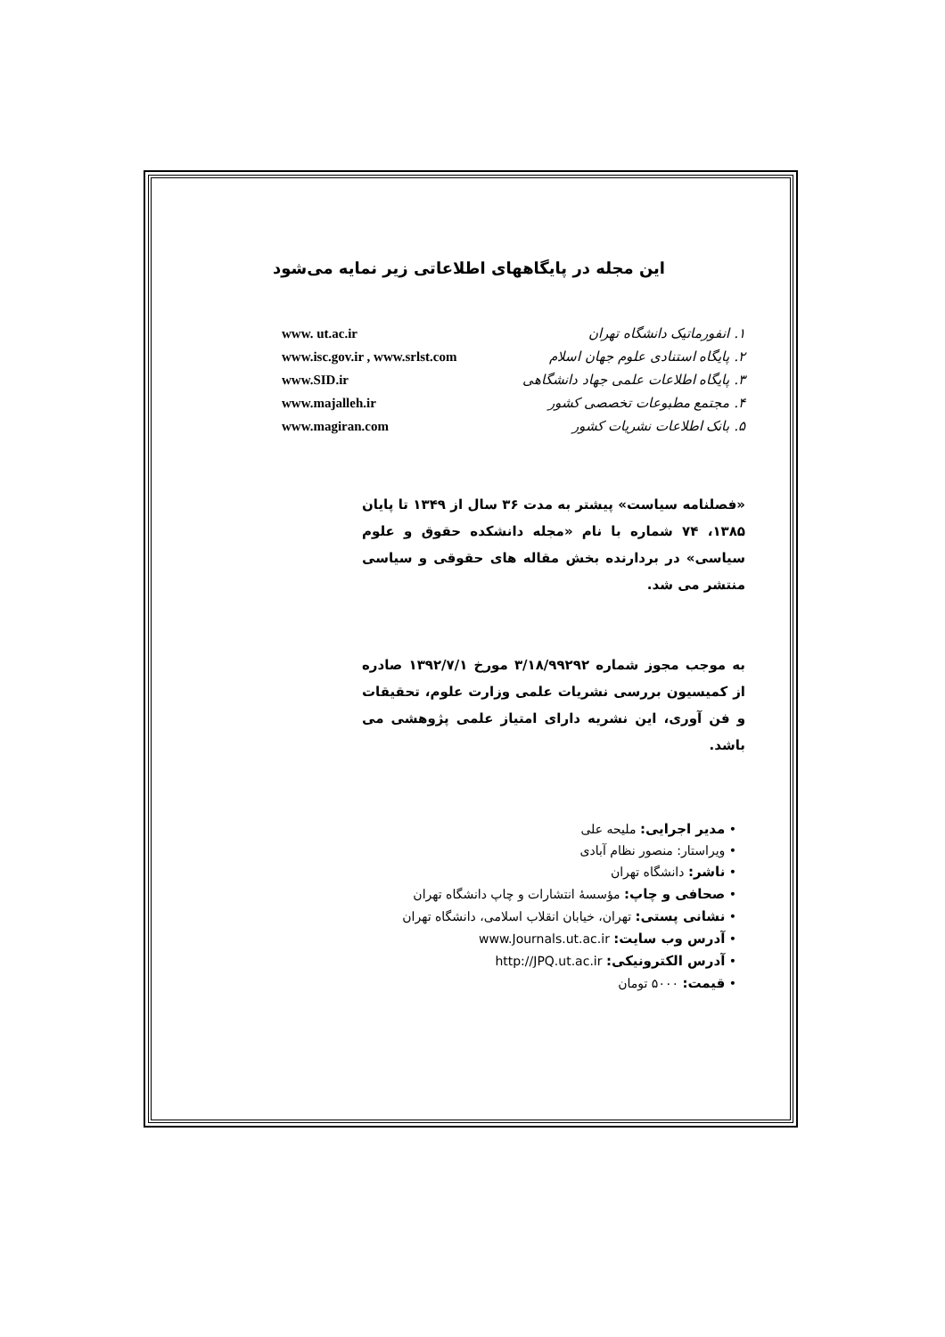این مجله در پایگاههای اطلاعاتی زیر نمایه می‌شود
| ۱. انفورماتیک دانشگاه تهران | www. ut.ac.ir |
| ۲. پایگاه استنادی علوم جهان اسلام | www.isc.gov.ir , www.srlst.com |
| ۳. پایگاه اطلاعات علمی جهاد دانشگاهی | www.SID.ir |
| ۴. مجتمع مطبوعات تخصصی کشور | www.majalleh.ir |
| ۵. بانک اطلاعات نشریات کشور | www.magiran.com |
«فصلنامه سیاست» پیشتر به مدت ۳۶ سال از ۱۳۴۹ تا پایان ۱۳۸۵، ۷۴ شماره با نام «مجله دانشکده حقوق و علوم سیاسی» در بردارنده بخش مقاله های حقوقی و سیاسی منتشر می شد.
به موجب مجوز شماره ۳/۱۸/۹۹۲۹۲ مورخ ۱۳۹۲/۷/۱ صادره از کمیسیون بررسی نشریات علمی وزارت علوم، تحقیقات و فن آوری، این نشریه دارای امتیاز علمی پژوهشی می باشد.
• مدیر اجرایی: ملیحه علی
• ویراستار: منصور نظام آبادی
• ناشر: دانشگاه تهران
• صحافی و چاپ: مؤسسهٔ انتشارات و چاپ دانشگاه تهران
• نشانی پستی: تهران، خیابان انقلاب اسلامی، دانشگاه تهران
• آدرس وب سایت: www.Journals.ut.ac.ir
• آدرس الکترونیکی: http://JPQ.ut.ac.ir
• قیمت: ۵۰۰۰ تومان